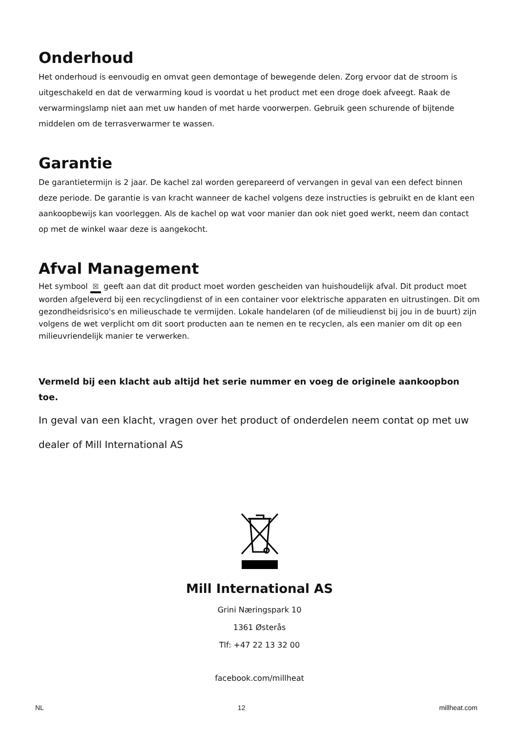Onderhoud
Het onderhoud is eenvoudig en omvat geen demontage of bewegende delen. Zorg ervoor dat de stroom is uitgeschakeld en dat de verwarming koud is voordat u het product met een droge doek afveegt. Raak de verwarmingslamp niet aan met uw handen of met harde voorwerpen. Gebruik geen schurende of bijtende middelen om de terrasverwarmer te wassen.
Garantie
De garantietermijn is 2 jaar. De kachel zal worden gerepareerd of vervangen in geval van een defect binnen deze periode. De garantie is van kracht wanneer de kachel volgens deze instructies is gebruikt en de klant een aankoopbewijs kan voorleggen. Als de kachel op wat voor manier dan ook niet goed werkt, neem dan contact op met de winkel waar deze is aangekocht.
Afval Management
Het symbool ☒ geeft aan dat dit product moet worden gescheiden van huishoudelijk afval. Dit product moet worden afgeleverd bij een recyclingdienst of in een container voor elektrische apparaten en uitrustingen. Dit om gezondheidsrisico's en milieuschade te vermijden. Lokale handelaren (of de milieudienst bij jou in de buurt) zijn volgens de wet verplicht om dit soort producten aan te nemen en te recyclen, als een manier om dit op een milieuvriendelijk manier te verwerken.
Vermeld bij een klacht aub altijd het serie nummer en voeg de originele aankoopbon toe.
In geval van een klacht, vragen over het product of onderdelen neem contat op met uw dealer of Mill International AS
Mill International AS
Grini Næringspark 10
1361 Østerås
Tlf: +47 22 13 32 00
facebook.com/millheat
NL 12 millheat.com